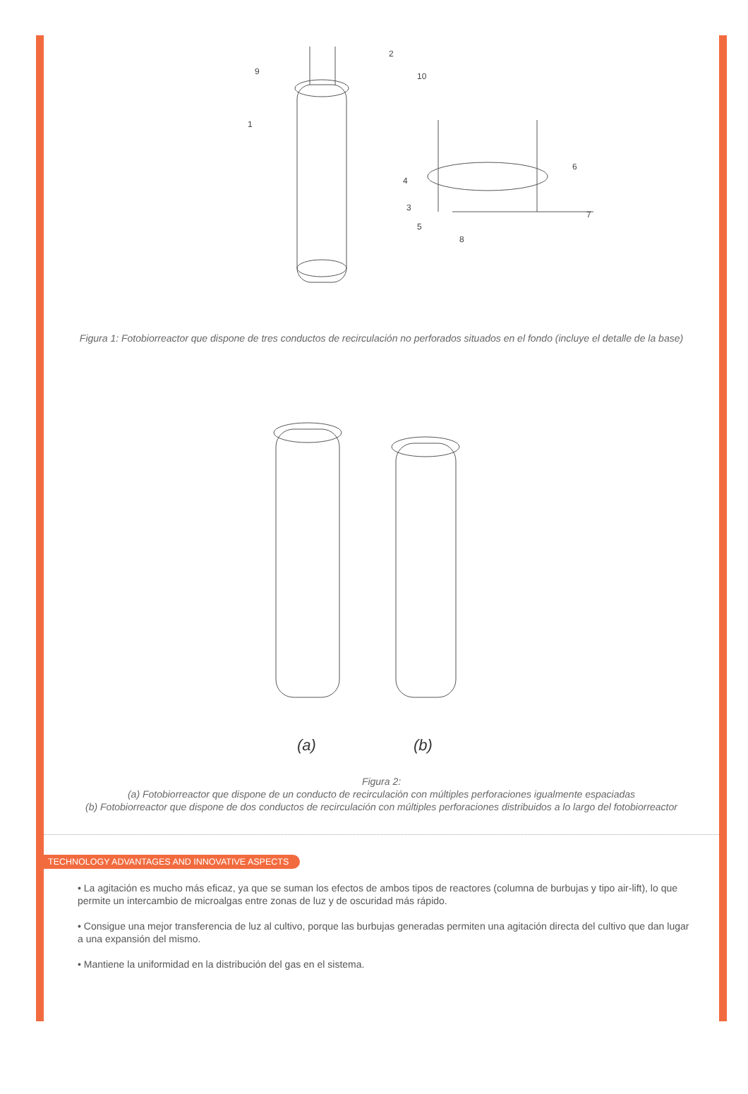9
2
10
1
6
4
3
5
8
7
Figura 1: Fotobiorreactor que dispone de tres conductos de recirculación no perforados situados en el fondo (incluye el detalle de la base)
(a)
(b)
Figura 2:
(a) Fotobiorreactor que dispone de un conducto de recirculación con múltiples perforaciones igualmente espaciadas
(b) Fotobiorreactor que dispone de dos conductos de recirculación con múltiples perforaciones distribuidos a lo largo del fotobiorreactor
TECHNOLOGY ADVANTAGES AND INNOVATIVE ASPECTS
• La agitación es mucho más eficaz, ya que se suman los efectos de ambos tipos de reactores (columna de burbujas y tipo air-lift), lo que permite un intercambio de microalgas entre zonas de luz y de oscuridad más rápido.
• Consigue una mejor transferencia de luz al cultivo, porque las burbujas generadas permiten una agitación directa del cultivo que dan lugar a una expansión del mismo.
• Mantiene la uniformidad en la distribución del gas en el sistema.